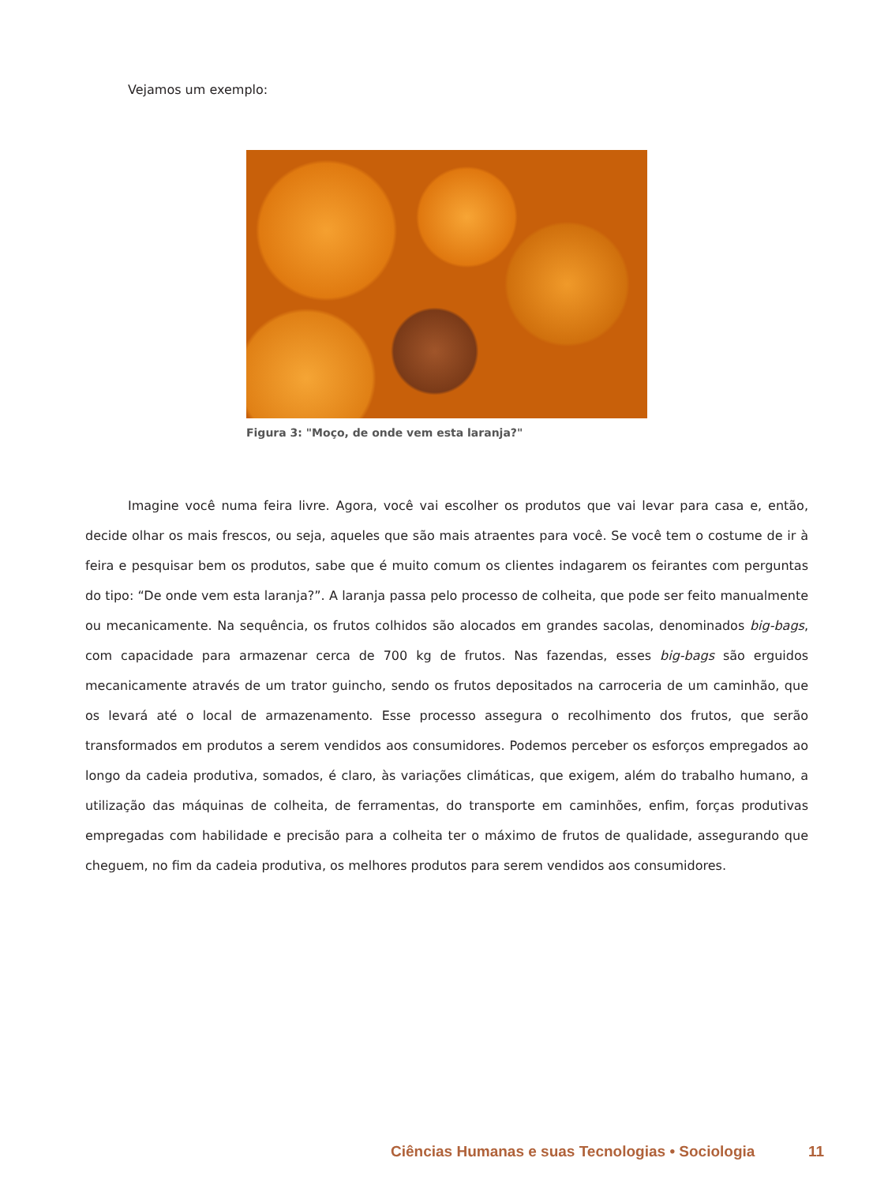Vejamos um exemplo:
Figura 3: "Moço, de onde vem esta laranja?"
Imagine você numa feira livre. Agora, você vai escolher os produtos que vai levar para casa e, então, decide olhar os mais frescos, ou seja, aqueles que são mais atraentes para você. Se você tem o costume de ir à feira e pesquisar bem os produtos, sabe que é muito comum os clientes indagarem os feirantes com perguntas do tipo: “De onde vem esta laranja?”. A laranja passa pelo processo de colheita, que pode ser feito manualmente ou mecanicamente. Na sequência, os frutos colhidos são alocados em grandes sacolas, denominados big-bags, com capacidade para armazenar cerca de 700 kg de frutos. Nas fazendas, esses big-bags são erguidos mecanicamente através de um trator guincho, sendo os frutos depositados na carroceria de um caminhão, que os levará até o local de armazenamento. Esse processo assegura o recolhimento dos frutos, que serão transformados em produtos a serem vendidos aos consumidores. Podemos perceber os esforços empregados ao longo da cadeia produtiva, somados, é claro, às variações climáticas, que exigem, além do trabalho humano, a utilização das máquinas de colheita, de ferramentas, do transporte em caminhões, enfim, forças produtivas empregadas com habilidade e precisão para a colheita ter o máximo de frutos de qualidade, assegurando que cheguem, no fim da cadeia produtiva, os melhores produtos para serem vendidos aos consumidores.
Ciências Humanas e suas Tecnologias • Sociologia
11